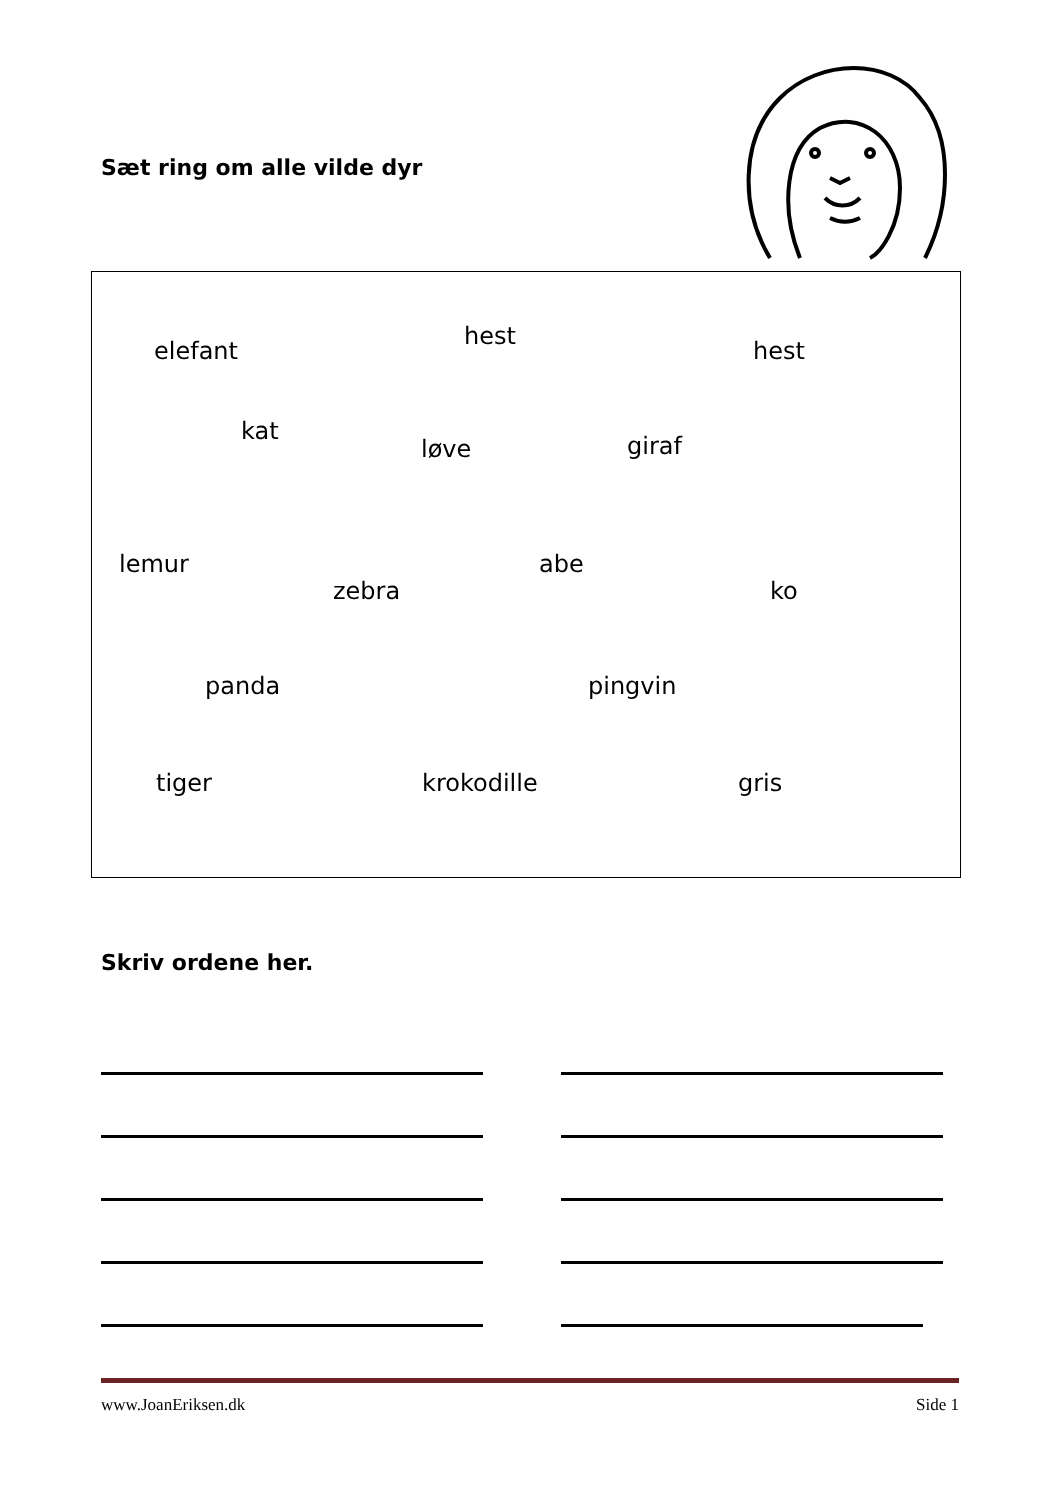Sæt ring om alle vilde dyr
Skriv ordene her.
elefant
hest
hest
kat
løve giraf
lemur
zebra
abe
ko
panda pingvin
tiger krokodille gris
www.JoanEriksen.dk Side 1